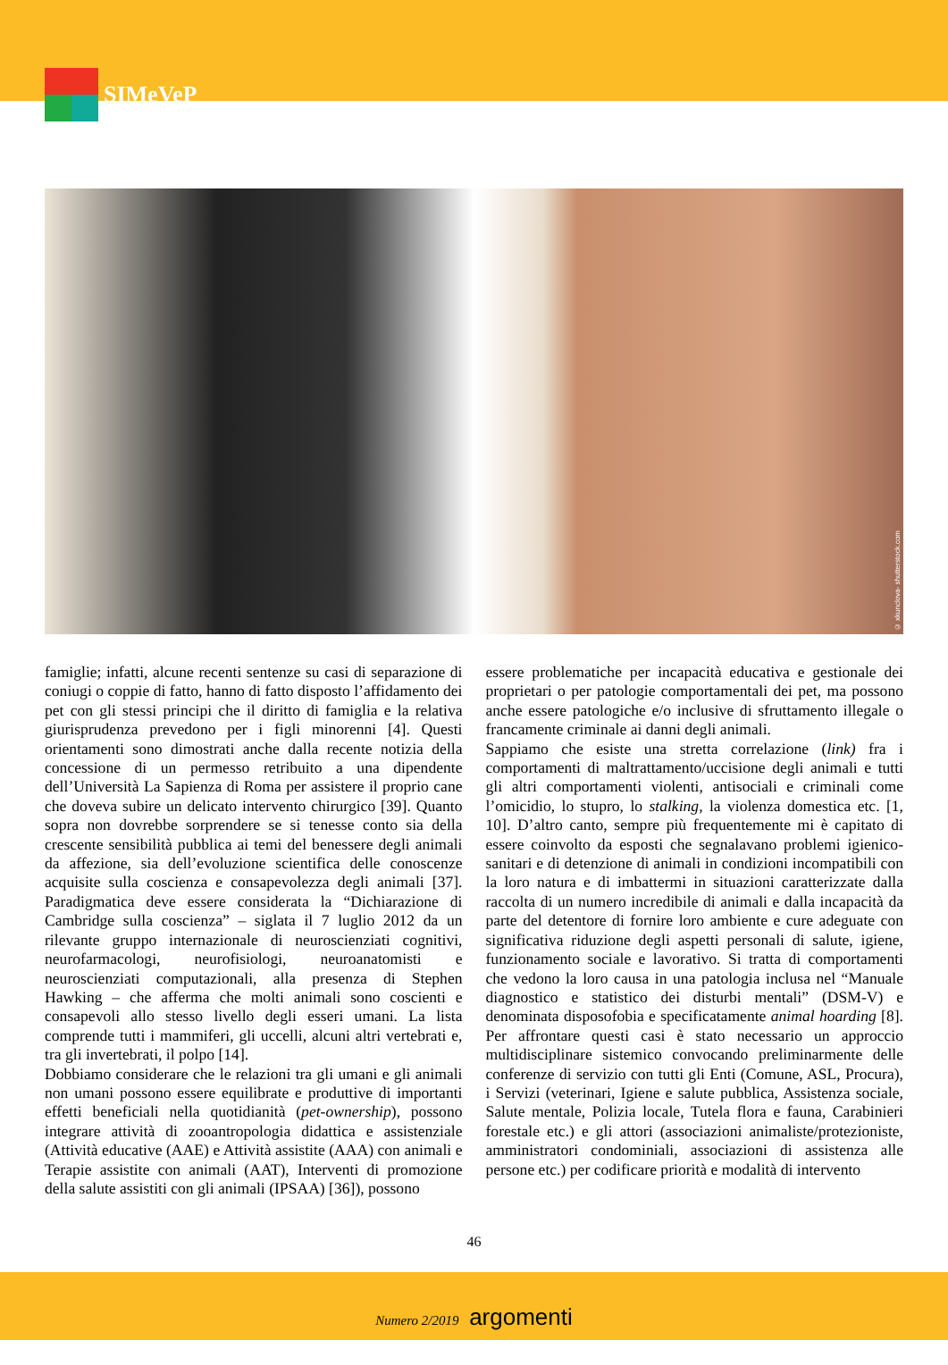SIMeVeP
© xkunclova- shutterstock.com
famiglie; infatti, alcune recenti sentenze su casi di separazione di coniugi o coppie di fatto, hanno di fatto disposto l’affidamento dei pet con gli stessi principi che il diritto di famiglia e la relativa giurisprudenza prevedono per i figli minorenni [4]. Questi orientamenti sono dimostrati anche dalla recente notizia della concessione di un permesso retribuito a una dipendente dell’Università La Sapienza di Roma per assistere il proprio cane che doveva subire un delicato intervento chirurgico [39]. Quanto sopra non dovrebbe sorprendere se si tenesse conto sia della crescente sensibilità pubblica ai temi del benessere degli animali da affezione, sia dell’evoluzione scientifica delle conoscenze acquisite sulla coscienza e consapevolezza degli animali [37]. Paradigmatica deve essere considerata la “Dichiarazione di Cambridge sulla coscienza” – siglata il 7 luglio 2012 da un rilevante gruppo internazionale di neuroscienziati cognitivi, neurofarmacologi, neurofisiologi, neuroanatomisti e neuroscienziati computazionali, alla presenza di Stephen Hawking – che afferma che molti animali sono coscienti e consapevoli allo stesso livello degli esseri umani. La lista comprende tutti i mammiferi, gli uccelli, alcuni altri vertebrati e, tra gli invertebrati, il polpo [14].
Dobbiamo considerare che le relazioni tra gli umani e gli animali non umani possono essere equilibrate e produttive di importanti effetti beneficiali nella quotidianità (pet-ownership), possono integrare attività di zooantropologia didattica e assistenziale (Attività educative (AAE) e Attività assistite (AAA) con animali e Terapie assistite con animali (AAT), Interventi di promozione della salute assistiti con gli animali (IPSAA) [36]), possono
essere problematiche per incapacità educativa e gestionale dei proprietari o per patologie comportamentali dei pet, ma possono anche essere patologiche e/o inclusive di sfruttamento illegale o francamente criminale ai danni degli animali.
Sappiamo che esiste una stretta correlazione (link) fra i comportamenti di maltrattamento/uccisione degli animali e tutti gli altri comportamenti violenti, antisociali e criminali come l’omicidio, lo stupro, lo stalking, la violenza domestica etc. [1, 10]. D’altro canto, sempre più frequentemente mi è capitato di essere coinvolto da esposti che segnalavano problemi igienico-sanitari e di detenzione di animali in condizioni incompatibili con la loro natura e di imbattermi in situazioni caratterizzate dalla raccolta di un numero incredibile di animali e dalla incapacità da parte del detentore di fornire loro ambiente e cure adeguate con significativa riduzione degli aspetti personali di salute, igiene, funzionamento sociale e lavorativo. Si tratta di comportamenti che vedono la loro causa in una patologia inclusa nel “Manuale diagnostico e statistico dei disturbi mentali” (DSM-V) e denominata disposofobia e specificatamente animal hoarding [8]. Per affrontare questi casi è stato necessario un approccio multidisciplinare sistemico convocando preliminarmente delle conferenze di servizio con tutti gli Enti (Comune, ASL, Procura), i Servizi (veterinari, Igiene e salute pubblica, Assistenza sociale, Salute mentale, Polizia locale, Tutela flora e fauna, Carabinieri forestale etc.) e gli attori (associazioni animaliste/protezioniste, amministratori condominiali, associazioni di assistenza alle persone etc.) per codificare priorità e modalità di intervento
46
Numero 2/2019 argomenti